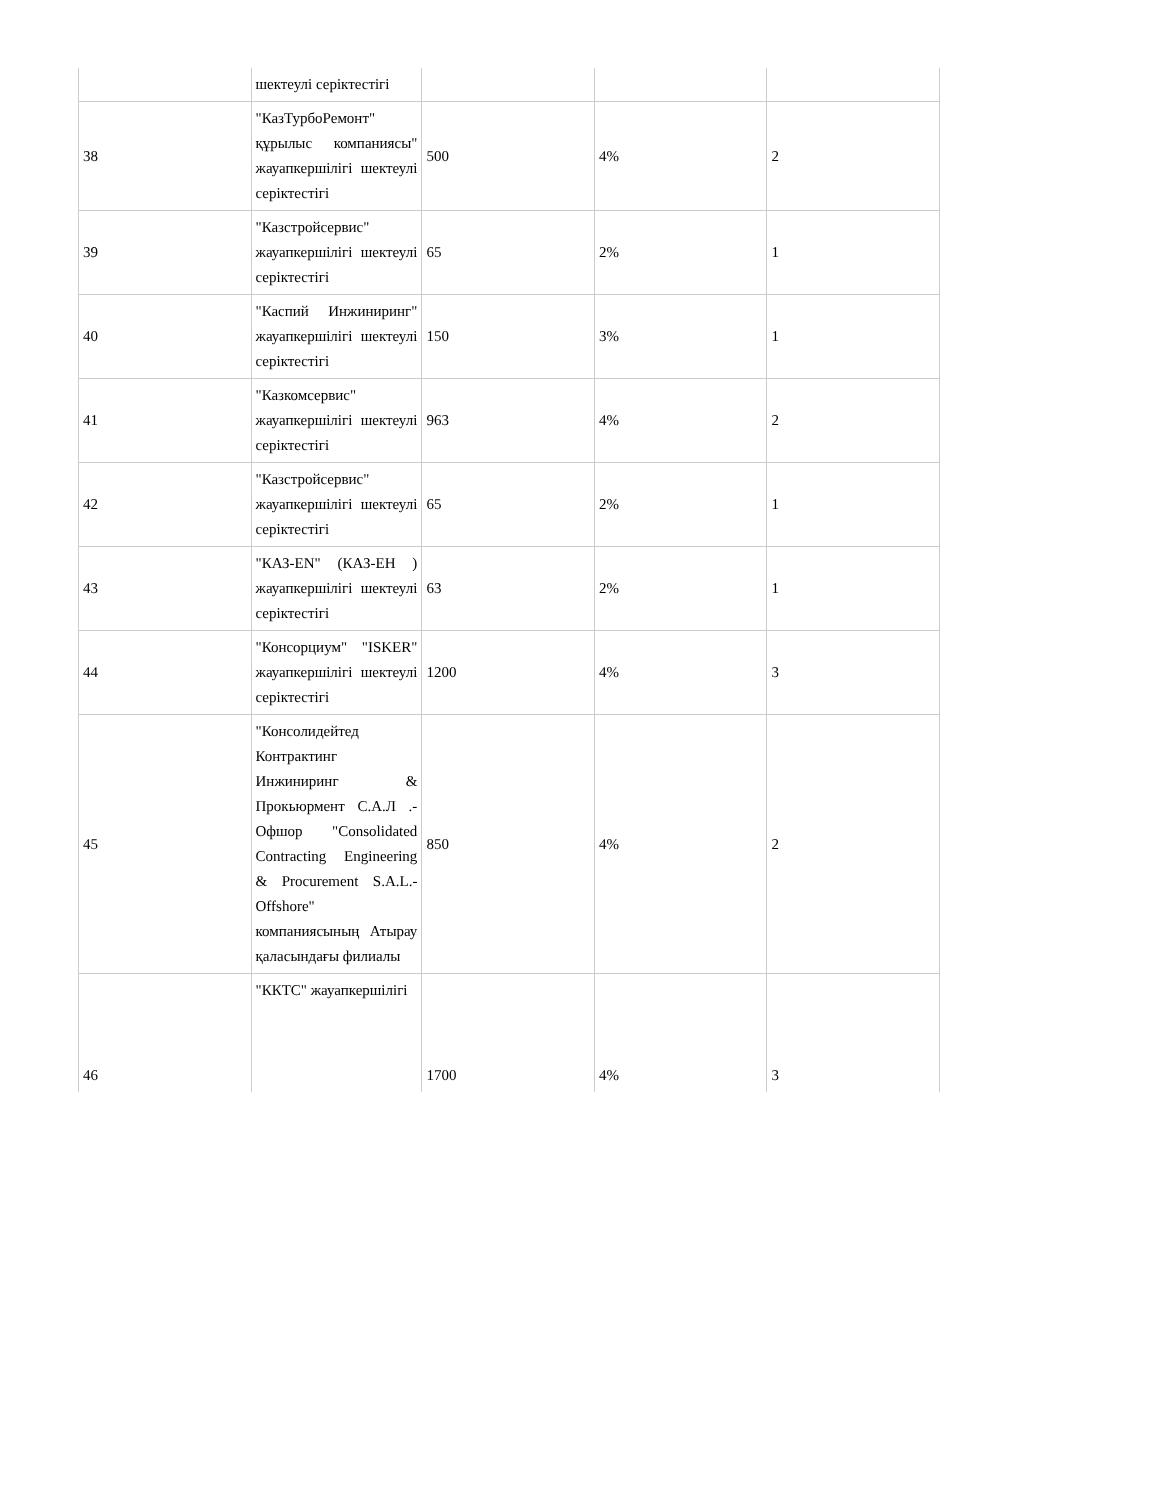| | шектеулі серіктестігі | | | |
| 38 | "КазТурбоРемонт" құрылыс компаниясы" жауапкершілігі шектеулі серіктестігі | 500 | 4% | 2 |
| 39 | "Казстройсервис" жауапкершілігі шектеулі серіктестігі | 65 | 2% | 1 |
| 40 | "Каспий Инжиниринг" жауапкершілігі шектеулі серіктестігі | 150 | 3% | 1 |
| 41 | "Казкомсервис" жауапкершілігі шектеулі серіктестігі | 963 | 4% | 2 |
| 42 | "Казстройсервис" жауапкершілігі шектеулі серіктестігі | 65 | 2% | 1 |
| 43 | "КАЗ-EN" (КАЗ-ЕН ) жауапкершілігі шектеулі серіктестігі | 63 | 2% | 1 |
| 44 | "Консорциум" "ISKER" жауапкершілігі шектеулі серіктестігі | 1200 | 4% | 3 |
| 45 | "Консолидейтед Контрактинг Инжиниринг & Прокьюрмент С.А.Л .-Офшор "Consolidated Contracting Engineering & Procurement S.A.L.-Offshore" компаниясының Атырау қаласындағы филиалы | 850 | 4% | 2 |
| 46 | "ККТС" жауапкершілігі | 1700 | 4% | 3 |